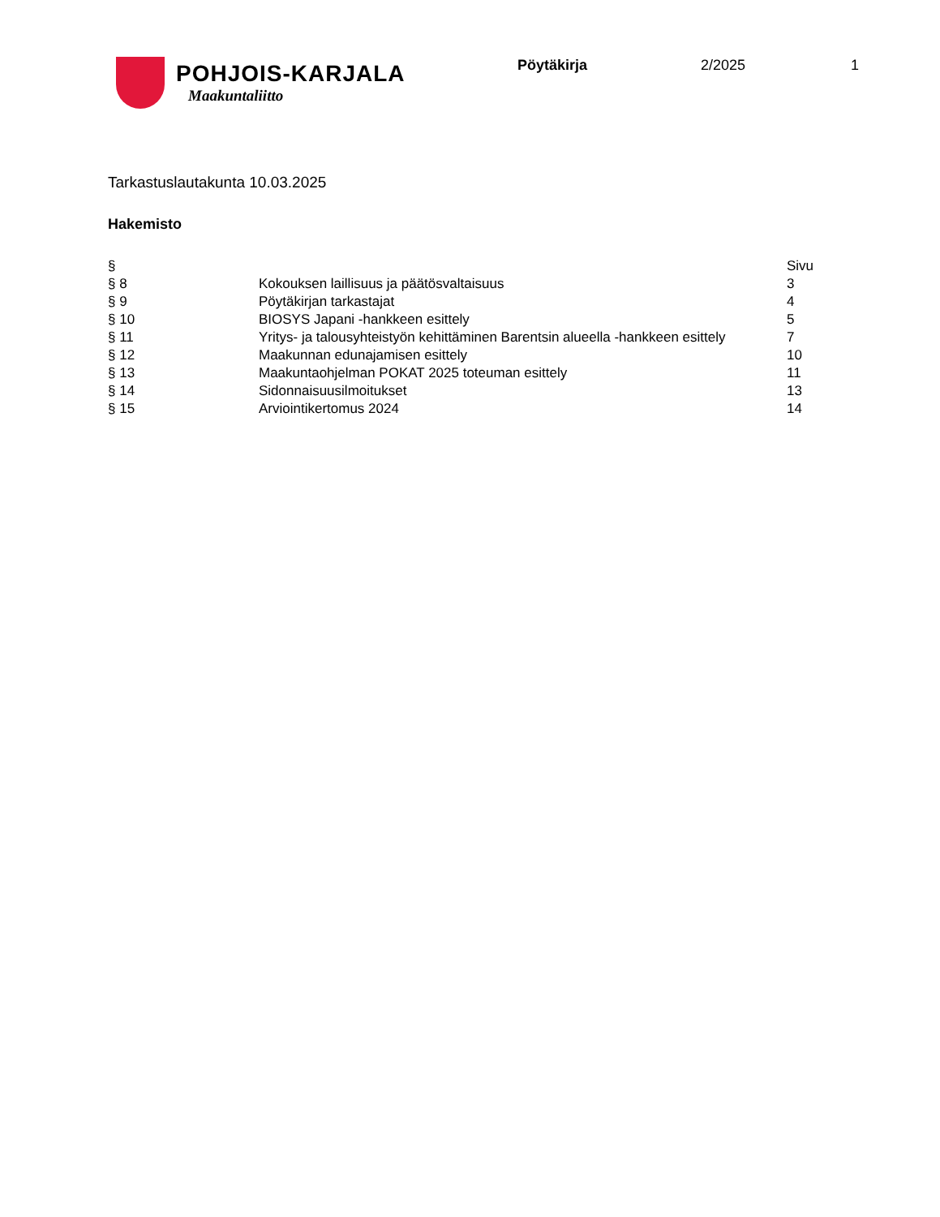POHJOIS-KARJALA
Maakuntaliitto
Pöytäkirja 2/2025 1
Tarkastuslautakunta 10.03.2025
Hakemisto
| § | | Sivu |
| --- | --- | --- |
| § 8 | Kokouksen laillisuus ja päätösvaltaisuus | 3 |
| § 9 | Pöytäkirjan tarkastajat | 4 |
| § 10 | BIOSYS Japani -hankkeen esittely | 5 |
| § 11 | Yritys- ja talousyhteistyön kehittäminen Barentsin alueella -hankkeen esittely | 7 |
| § 12 | Maakunnan edunajamisen esittely | 10 |
| § 13 | Maakuntaohjelman POKAT 2025 toteuman esittely | 11 |
| § 14 | Sidonnaisuusilmoitukset | 13 |
| § 15 | Arviointikertomus 2024 | 14 |